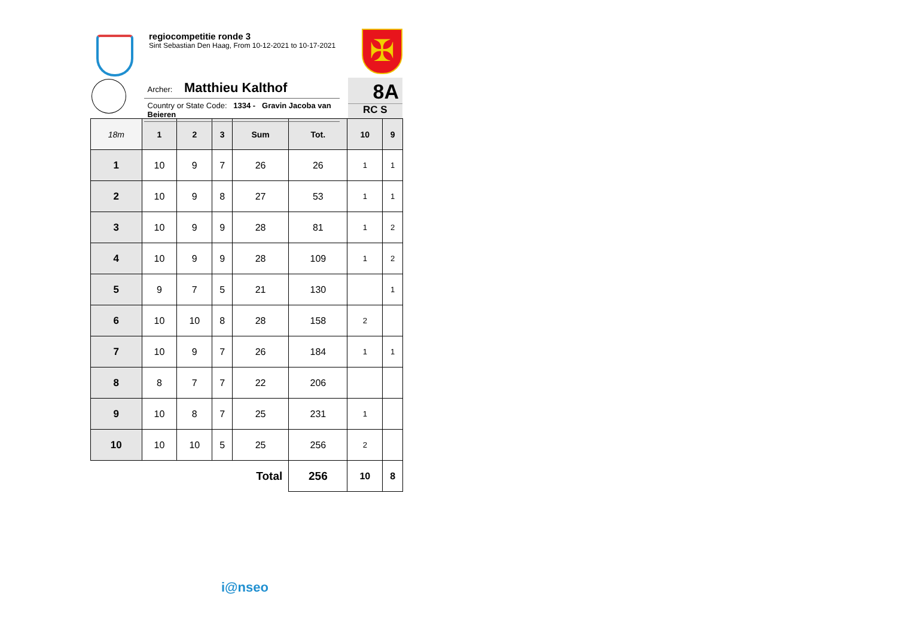regiocompetitie ronde 3
Sint Sebastian Den Haag, From 10-12-2021 to 10-17-2021
✠
Archer: Matthieu Kalthof
Country or State Code: 1334 - Gravin Jacoba van Beieren
8A
RC S
| 18m | 1 | 2 | 3 | Sum | Tot. | 10 | 9 |
| --- | --- | --- | --- | --- | --- | --- | --- |
| 1 | 10 | 9 | 7 | 26 | 26 | 1 | 1 |
| 2 | 10 | 9 | 8 | 27 | 53 | 1 | 1 |
| 3 | 10 | 9 | 9 | 28 | 81 | 1 | 2 |
| 4 | 10 | 9 | 9 | 28 | 109 | 1 | 2 |
| 5 | 9 | 7 | 5 | 21 | 130 | | 1 |
| 6 | 10 | 10 | 8 | 28 | 158 | 2 | |
| 7 | 10 | 9 | 7 | 26 | 184 | 1 | 1 |
| 8 | 8 | 7 | 7 | 22 | 206 | | |
| 9 | 10 | 8 | 7 | 25 | 231 | 1 | |
| 10 | 10 | 10 | 5 | 25 | 256 | 2 | |
| Total | | | | | 256 | 10 | 8 |
i@nseo